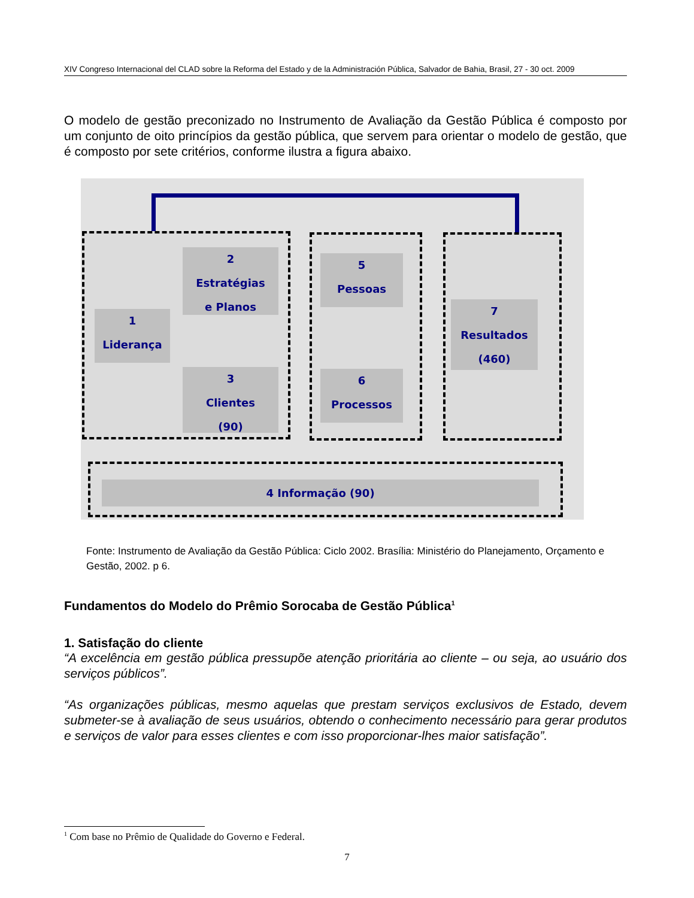XIV Congreso Internacional del CLAD sobre la Reforma del Estado y de la Administración Pública, Salvador de Bahia, Brasil, 27 - 30 oct. 2009
O modelo de gestão preconizado no Instrumento de Avaliação da Gestão Pública é composto por um conjunto de oito princípios da gestão pública, que servem para orientar o modelo de gestão, que é composto por sete critérios, conforme ilustra a figura abaixo.
2
Estratégias
e Planos
1
Liderança
3
Clientes
(90)
5
Pessoas
6
Processos
7
Resultados
(460)
4 Informação (90)
Fonte: Instrumento de Avaliação da Gestão Pública: Ciclo 2002. Brasília: Ministério do Planejamento, Orçamento e Gestão, 2002. p 6.
Fundamentos do Modelo do Prêmio Sorocaba de Gestão Pública<sup>1</sup>
1. Satisfação do cliente
“A excelência em gestão pública pressupõe atenção prioritária ao cliente – ou seja, ao usuário dos serviços públicos”.
“As organizações públicas, mesmo aquelas que prestam serviços exclusivos de Estado, devem submeter-se à avaliação de seus usuários, obtendo o conhecimento necessário para gerar produtos e serviços de valor para esses clientes e com isso proporcionar-lhes maior satisfação”.
<sup>1</sup> Com base no Prêmio de Qualidade do Governo e Federal.
7